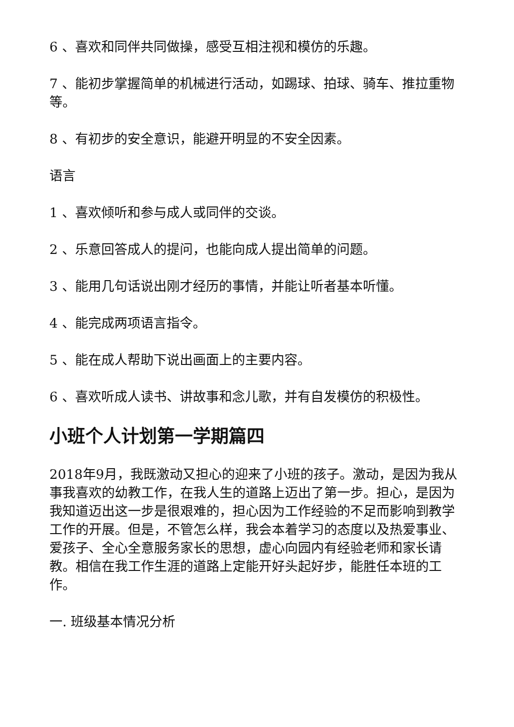6 、喜欢和同伴共同做操，感受互相注视和模仿的乐趣。
7 、能初步掌握简单的机械进行活动，如踢球、拍球、骑车、推拉重物等。
8 、有初步的安全意识，能避开明显的不安全因素。
语言
1 、喜欢倾听和参与成人或同伴的交谈。
2 、乐意回答成人的提问，也能向成人提出简单的问题。
3 、能用几句话说出刚才经历的事情，并能让听者基本听懂。
4 、能完成两项语言指令。
5 、能在成人帮助下说出画面上的主要内容。
6 、喜欢听成人读书、讲故事和念儿歌，并有自发模仿的积极性。
小班个人计划第一学期篇四
2018年9月，我既激动又担心的迎来了小班的孩子。激动，是因为我从事我喜欢的幼教工作，在我人生的道路上迈出了第一步。担心，是因为我知道迈出这一步是很艰难的，担心因为工作经验的不足而影响到教学工作的开展。但是，不管怎么样，我会本着学习的态度以及热爱事业、爱孩子、全心全意服务家长的思想，虚心向园内有经验老师和家长请教。相信在我工作生涯的道路上定能开好头起好步，能胜任本班的工作。
一. 班级基本情况分析